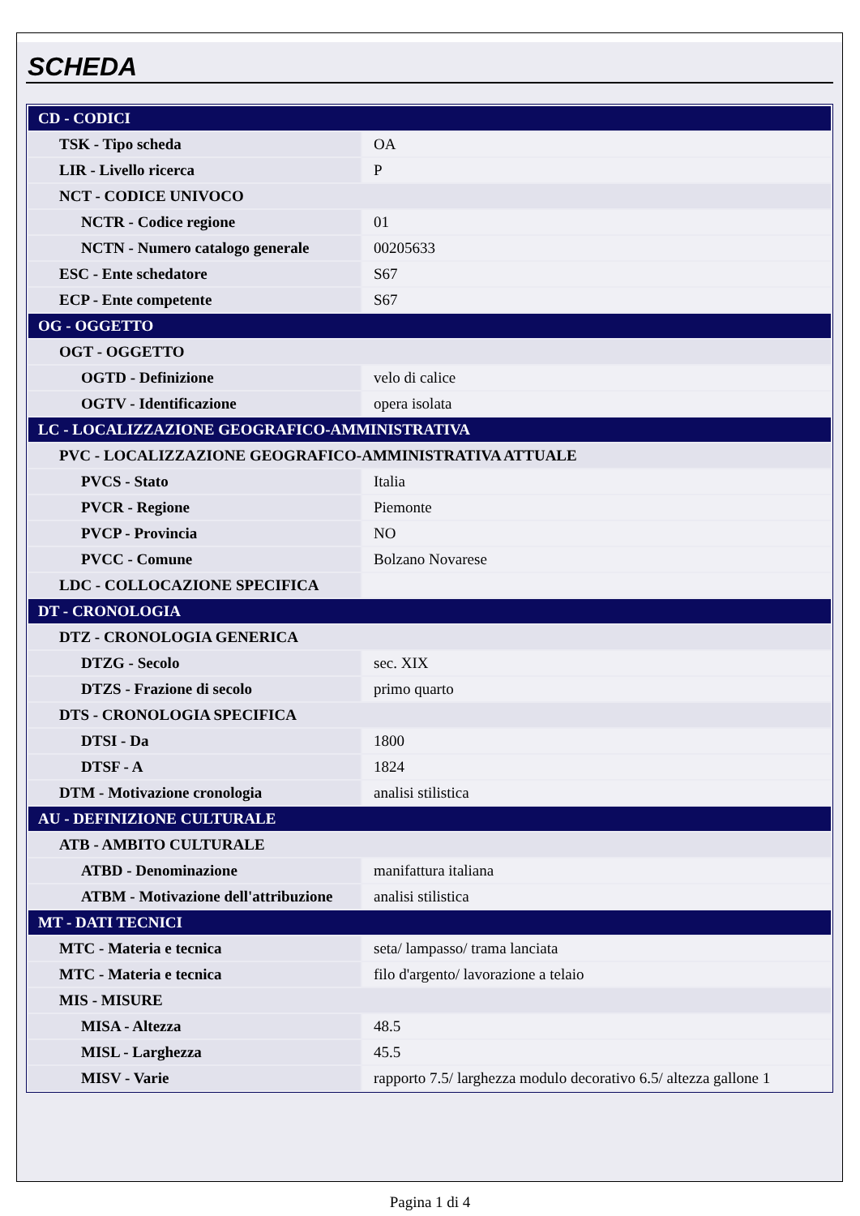SCHEDA
| CD - CODICI | |
| TSK - Tipo scheda | OA |
| LIR - Livello ricerca | P |
| NCT - CODICE UNIVOCO | |
| NCTR - Codice regione | 01 |
| NCTN - Numero catalogo generale | 00205633 |
| ESC - Ente schedatore | S67 |
| ECP - Ente competente | S67 |
| OG - OGGETTO | |
| OGT - OGGETTO | |
| OGTD - Definizione | velo di calice |
| OGTV - Identificazione | opera isolata |
| LC - LOCALIZZAZIONE GEOGRAFICO-AMMINISTRATIVA | |
| PVC - LOCALIZZAZIONE GEOGRAFICO-AMMINISTRATIVA ATTUALE | |
| PVCS - Stato | Italia |
| PVCR - Regione | Piemonte |
| PVCP - Provincia | NO |
| PVCC - Comune | Bolzano Novarese |
| LDC - COLLOCAZIONE SPECIFICA | |
| DT - CRONOLOGIA | |
| DTZ - CRONOLOGIA GENERICA | |
| DTZG - Secolo | sec. XIX |
| DTZS - Frazione di secolo | primo quarto |
| DTS - CRONOLOGIA SPECIFICA | |
| DTSI - Da | 1800 |
| DTSF - A | 1824 |
| DTM - Motivazione cronologia | analisi stilistica |
| AU - DEFINIZIONE CULTURALE | |
| ATB - AMBITO CULTURALE | |
| ATBD - Denominazione | manifattura italiana |
| ATBM - Motivazione dell'attribuzione | analisi stilistica |
| MT - DATI TECNICI | |
| MTC - Materia e tecnica | seta/ lampasso/ trama lanciata |
| MTC - Materia e tecnica | filo d'argento/ lavorazione a telaio |
| MIS - MISURE | |
| MISA - Altezza | 48.5 |
| MISL - Larghezza | 45.5 |
| MISV - Varie | rapporto 7.5/ larghezza modulo decorativo 6.5/ altezza gallone 1 |
Pagina 1 di 4